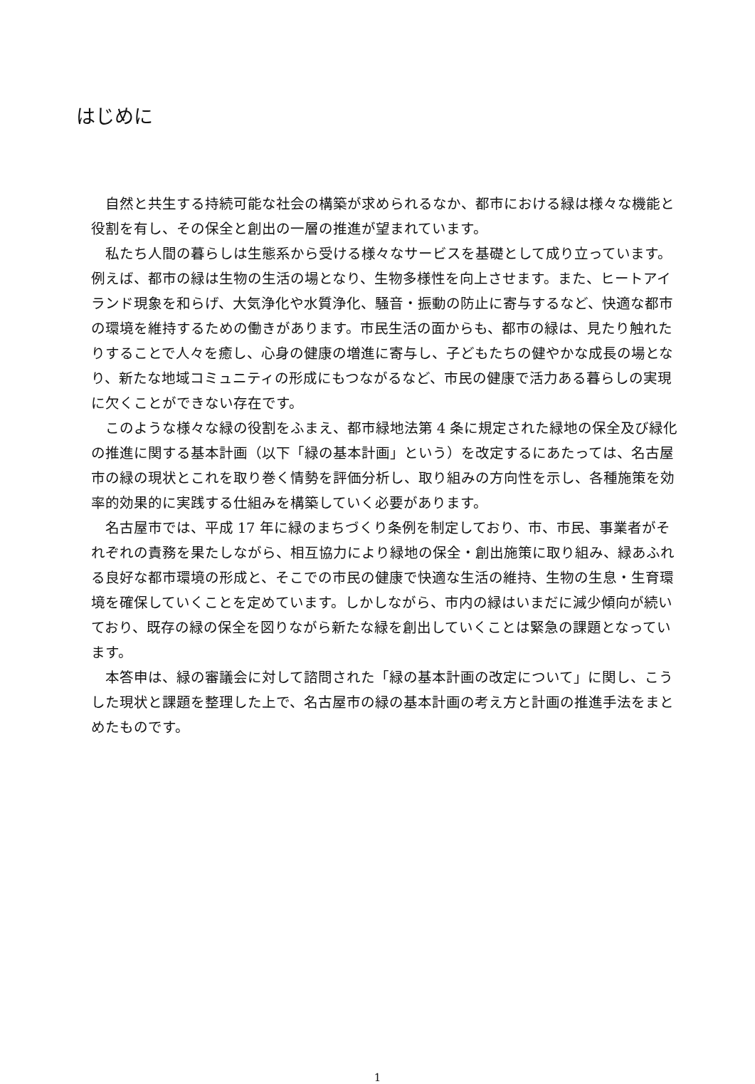はじめに
自然と共生する持続可能な社会の構築が求められるなか、都市における緑は様々な機能と役割を有し、その保全と創出の一層の推進が望まれています。
私たち人間の暮らしは生態系から受ける様々なサービスを基礎として成り立っています。例えば、都市の緑は生物の生活の場となり、生物多様性を向上させます。また、ヒートアイランド現象を和らげ、大気浄化や水質浄化、騒音・振動の防止に寄与するなど、快適な都市の環境を維持するための働きがあります。市民生活の面からも、都市の緑は、見たり触れたりすることで人々を癒し、心身の健康の増進に寄与し、子どもたちの健やかな成長の場となり、新たな地域コミュニティの形成にもつながるなど、市民の健康で活力ある暮らしの実現に欠くことができない存在です。
このような様々な緑の役割をふまえ、都市緑地法第 4 条に規定された緑地の保全及び緑化の推進に関する基本計画（以下「緑の基本計画」という）を改定するにあたっては、名古屋市の緑の現状とこれを取り巻く情勢を評価分析し、取り組みの方向性を示し、各種施策を効率的効果的に実践する仕組みを構築していく必要があります。
名古屋市では、平成 17 年に緑のまちづくり条例を制定しており、市、市民、事業者がそれぞれの責務を果たしながら、相互協力により緑地の保全・創出施策に取り組み、緑あふれる良好な都市環境の形成と、そこでの市民の健康で快適な生活の維持、生物の生息・生育環境を確保していくことを定めています。しかしながら、市内の緑はいまだに減少傾向が続いており、既存の緑の保全を図りながら新たな緑を創出していくことは緊急の課題となっています。
本答申は、緑の審議会に対して諮問された「緑の基本計画の改定について」に関し、こうした現状と課題を整理した上で、名古屋市の緑の基本計画の考え方と計画の推進手法をまとめたものです。
1